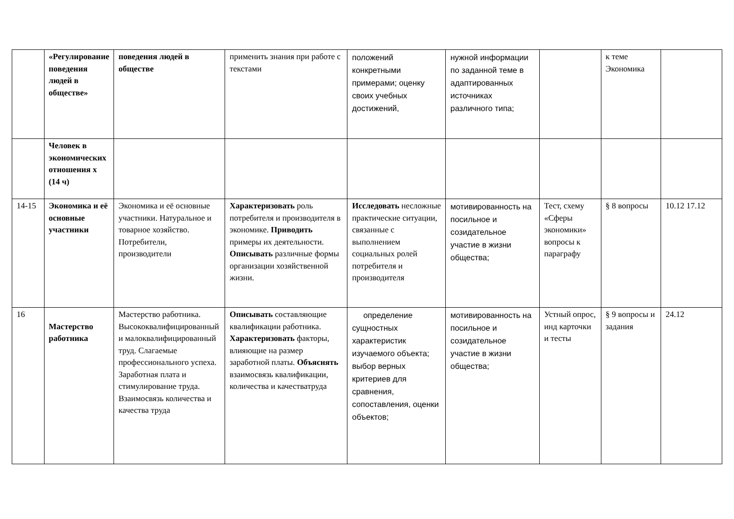| | «Регулирование поведения людей в обществе» | поведения людей в обществе | применить знания при работе с текстами | положений конкретными примерами; оценку своих учебных достижений, | нужной информации по заданной теме в адаптированных источниках различного типа; | | к теме Экономика | |
| | Человек в экономических отношения х (14 ч) | | | | | | | |
| 14-15 | Экономика и её основные участники | Экономика и её основные участники. Натуральное и товарное хозяйство. Потребители, производители | Характеризовать роль потребителя и производителя в экономике. Приводить примеры их деятельности. Описывать различные формы организации хозяйственной жизни. | Исследовать несложные практические ситуации, связанные с выполнением социальных ролей потребителя и производителя | мотивированность на посильное и созидательное участие в жизни общества; | Тест, схему «Сферы экономики» вопросы к параграфу | § 8 вопросы | 10.12 17.12 |
| 16 | Мастерство работника | Мастерство работника. Высококвалифицированный и малоквалифицированный труд. Слагаемые профессионального успеха. Заработная плата и стимулирование труда. Взаимосвязь количества и качества труда | Описывать составляющие квалификации работника. Характеризовать факторы, влияющие на размер заработной платы. Объяснять взаимосвязь квалификации, количества и качестватруда | определение сущностных характеристик изучаемого объекта; выбор верных критериев для сравнения, сопоставления, оценки объектов; | мотивированность на посильное и созидательное участие в жизни общества; | Устный опрос, инд карточки и тесты | § 9 вопросы и задания | 24.12 |